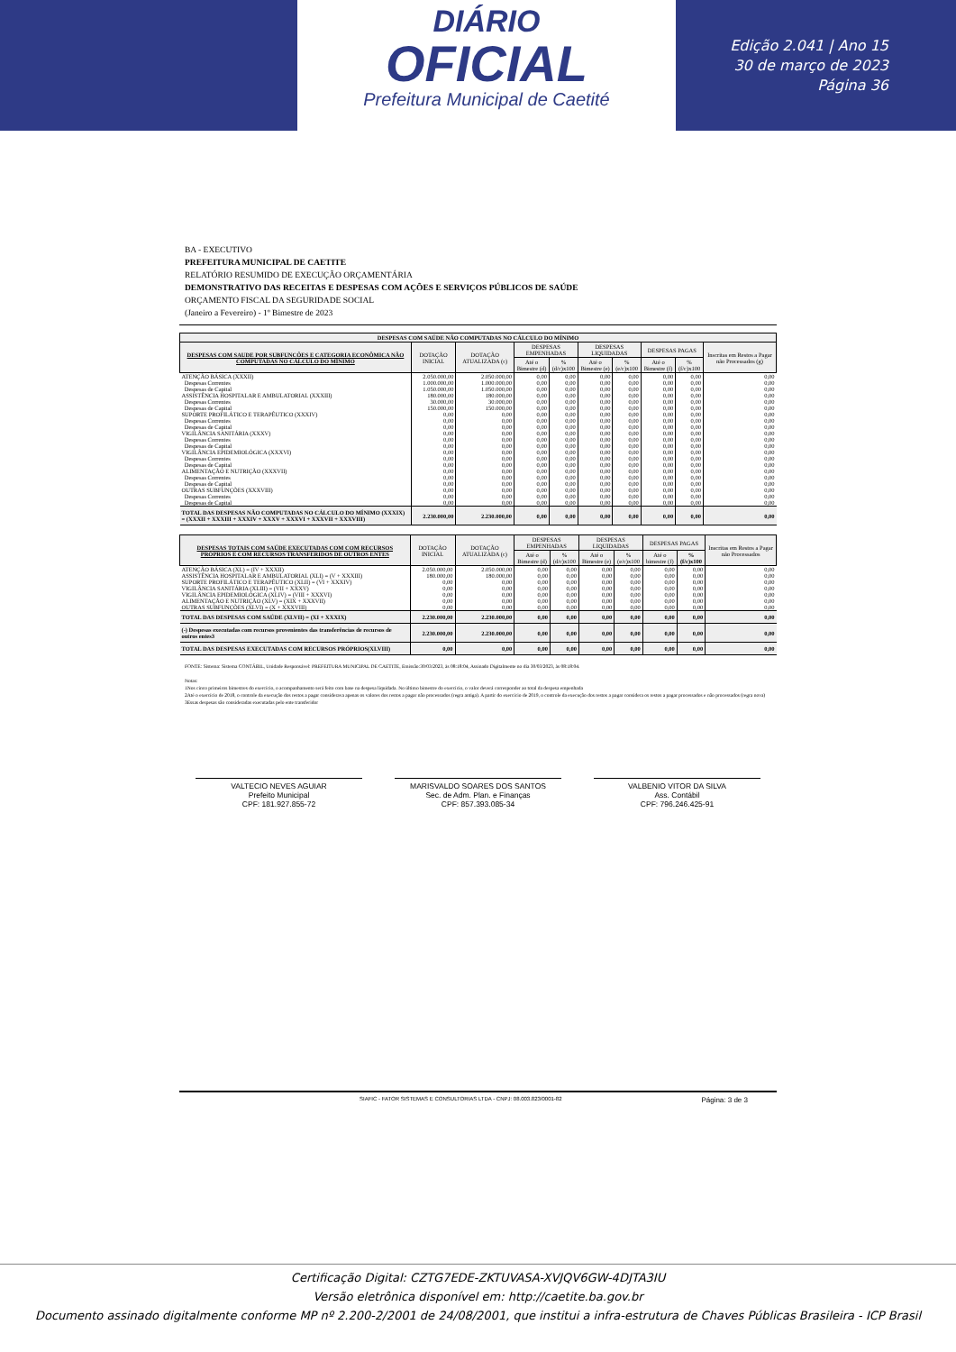DIÁRIO
OFICIAL
Prefeitura Municipal de Caetité
Edição 2.041 | Ano 15
30 de março de 2023
Página 36
BA - EXECUTIVO
PREFEITURA MUNICIPAL DE CAETITE
RELATÓRIO RESUMIDO DE EXECUÇÃO ORÇAMENTÁRIA
DEMONSTRATIVO DAS RECEITAS E DESPESAS COM AÇÕES E SERVIÇOS PÚBLICOS DE SAÚDE
ORÇAMENTO FISCAL DA SEGURIDADE SOCIAL
(Janeiro a Fevereiro) - 1º Bimestre de 2023
| DESPESAS COM SAÚDE NÃO COMPUTADAS NO CÁLCULO DO MÍNIMO | | | | | | | | | |
| --- | --- | --- | --- | --- | --- | --- | --- | --- | --- |
| DESPESAS COM SAUDE POR SUBFUNCÕES E CATEGORIA ECONÔMICA NÃO COMPUTADAS NO CÁLCULO DO MÍNIMO | DOTAÇÃO INICIAL | DOTAÇÃO ATUALIZADA (c) | DESPESAS EMPENHADAS | | DESPESAS LIQUIDADAS | | DESPESAS PAGAS | | Inscritas em Restos a Pagar não Processados (g) |
| | | | Até o Bimestre (d) | % (d/c)x100 | Até o Bimestre (e) | % (e/c)x100 | Até o Bimestre (f) | % (f/c)x100 | |
| ATENÇÃO BÁSICA (XXXII) | 2.050.000,00 | 2.050.000,00 | 0,00 | 0,00 | 0,00 | 0,00 | 0,00 | 0,00 | 0,00 |
| Despesas Correntes | 1.000.000,00 | 1.000.000,00 | 0,00 | 0,00 | 0,00 | 0,00 | 0,00 | 0,00 | 0,00 |
| Despesas de Capital | 1.050.000,00 | 1.050.000,00 | 0,00 | 0,00 | 0,00 | 0,00 | 0,00 | 0,00 | 0,00 |
| ASSISTÊNCIA HOSPITALAR E AMBULATORIAL (XXXIII) | 180.000,00 | 180.000,00 | 0,00 | 0,00 | 0,00 | 0,00 | 0,00 | 0,00 | 0,00 |
| Despesas Correntes | 30.000,00 | 30.000,00 | 0,00 | 0,00 | 0,00 | 0,00 | 0,00 | 0,00 | 0,00 |
| Despesas de Capital | 150.000,00 | 150.000,00 | 0,00 | 0,00 | 0,00 | 0,00 | 0,00 | 0,00 | 0,00 |
| SUPORTE PROFILÁTICO E TERAPÊUTICO (XXXIV) | 0,00 | 0,00 | 0,00 | 0,00 | 0,00 | 0,00 | 0,00 | 0,00 | 0,00 |
| Despesas Correntes | 0,00 | 0,00 | 0,00 | 0,00 | 0,00 | 0,00 | 0,00 | 0,00 | 0,00 |
| Despesas de Capital | 0,00 | 0,00 | 0,00 | 0,00 | 0,00 | 0,00 | 0,00 | 0,00 | 0,00 |
| VIGILÂNCIA SANITÁRIA (XXXV) | 0,00 | 0,00 | 0,00 | 0,00 | 0,00 | 0,00 | 0,00 | 0,00 | 0,00 |
| Despesas Correntes | 0,00 | 0,00 | 0,00 | 0,00 | 0,00 | 0,00 | 0,00 | 0,00 | 0,00 |
| Despesas de Capital | 0,00 | 0,00 | 0,00 | 0,00 | 0,00 | 0,00 | 0,00 | 0,00 | 0,00 |
| VIGILÂNCIA EPIDEMIOLÓGICA (XXXVI) | 0,00 | 0,00 | 0,00 | 0,00 | 0,00 | 0,00 | 0,00 | 0,00 | 0,00 |
| Despesas Correntes | 0,00 | 0,00 | 0,00 | 0,00 | 0,00 | 0,00 | 0,00 | 0,00 | 0,00 |
| Despesas de Capital | 0,00 | 0,00 | 0,00 | 0,00 | 0,00 | 0,00 | 0,00 | 0,00 | 0,00 |
| ALIMENTAÇÃO E NUTRIÇÃO (XXXVII) | 0,00 | 0,00 | 0,00 | 0,00 | 0,00 | 0,00 | 0,00 | 0,00 | 0,00 |
| Despesas Correntes | 0,00 | 0,00 | 0,00 | 0,00 | 0,00 | 0,00 | 0,00 | 0,00 | 0,00 |
| Despesas de Capital | 0,00 | 0,00 | 0,00 | 0,00 | 0,00 | 0,00 | 0,00 | 0,00 | 0,00 |
| OUTRAS SUBFUNÇÕES (XXXVIII) | 0,00 | 0,00 | 0,00 | 0,00 | 0,00 | 0,00 | 0,00 | 0,00 | 0,00 |
| Despesas Correntes | 0,00 | 0,00 | 0,00 | 0,00 | 0,00 | 0,00 | 0,00 | 0,00 | 0,00 |
| Despesas de Capital | 0,00 | 0,00 | 0,00 | 0,00 | 0,00 | 0,00 | 0,00 | 0,00 | 0,00 |
| TOTAL DAS DESPESAS NÃO COMPUTADAS NO CÁLCULO DO MÍNIMO (XXXIX) = (XXXII + XXXIII + XXXIV + XXXV + XXXVI + XXXVII + XXXVIII) | 2.230.000,00 | 2.230.000,00 | 0,00 | 0,00 | 0,00 | 0,00 | 0,00 | 0,00 | 0,00 |
| DESPESAS TOTAIS COM SAÚDE EXECUTADAS COM COM RECURSOS PRÓPRIOS E COM RECURSOS TRANSFERIDOS DE OUTROS ENTES | DOTAÇÃO INICIAL | DOTAÇÃO ATUALIZADA (c) | DESPESAS EMPENHADAS | | DESPESAS LIQUIDADAS | | DESPESAS PAGAS | | Inscritas em Restos a Pagar não Processados |
| --- | --- | --- | --- | --- | --- | --- | --- | --- | --- |
| | | | Até o Bimestre (d) | % (d/c)x100 | Até o Bimestre (e) | % (e/c)x100 | Até o bimestre (f) | % (f/c)x100 | |
| ATENÇÃO BÁSICA (XL) = (IV + XXXII) | 2.050.000,00 | 2.050.000,00 | 0,00 | 0,00 | 0,00 | 0,00 | 0,00 | 0,00 | 0,00 |
| ASSISTÊNCIA HOSPITALAR E AMBULATORIAL (XLI) = (V + XXXIII) | 180.000,00 | 180.000,00 | 0,00 | 0,00 | 0,00 | 0,00 | 0,00 | 0,00 | 0,00 |
| SUPORTE PROFILÁTICO E TERAPÊUTICO (XLII) = (VI + XXXIV) | 0,00 | 0,00 | 0,00 | 0,00 | 0,00 | 0,00 | 0,00 | 0,00 | 0,00 |
| VIGILÂNCIA SANITÁRIA (XLIII) = (VII + XXXV) | 0,00 | 0,00 | 0,00 | 0,00 | 0,00 | 0,00 | 0,00 | 0,00 | 0,00 |
| VIGILÂNCIA EPIDEMIOLÓGICA (XLIV) = (VIII + XXXVI) | 0,00 | 0,00 | 0,00 | 0,00 | 0,00 | 0,00 | 0,00 | 0,00 | 0,00 |
| ALIMENTAÇÃO E NUTRIÇÃO (XLV) = (XIX + XXXVII) | 0,00 | 0,00 | 0,00 | 0,00 | 0,00 | 0,00 | 0,00 | 0,00 | 0,00 |
| OUTRAS SUBFUNÇÕES (XLVI) = (X + XXXVIII) | 0,00 | 0,00 | 0,00 | 0,00 | 0,00 | 0,00 | 0,00 | 0,00 | 0,00 |
| TOTAL DAS DESPESAS COM SAÚDE (XLVII) = (XI + XXXIX) | 2.230.000,00 | 2.230.000,00 | 0,00 | 0,00 | 0,00 | 0,00 | 0,00 | 0,00 | 0,00 |
| (-) Despesas executadas com recursos provenientes das transferências de recursos de outros entes3 | 2.230.000,00 | 2.230.000,00 | 0,00 | 0,00 | 0,00 | 0,00 | 0,00 | 0,00 | 0,00 |
| TOTAL DAS DESPESAS EXECUTADAS COM RECURSOS PRÓPRIOS(XLVIII) | 0,00 | 0,00 | 0,00 | 0,00 | 0,00 | 0,00 | 0,00 | 0,00 | 0,00 |
FONTE: Sistema: Sistema CONTÁBIL, Unidade Responsável: PREFEITURA MUNICIPAL DE CAETITE, Emissão:30/03/2023, às 08:18:04, Assinado Digitalmente no dia 30/03/2023, às 08:18:04.
Notas:
1Nos cinco primeiros bimestres do exercício, o acompanhamento será feito com base na despesa liquidada. No último bimestre do exercício, o valor deverá corresponder ao total da despesa empenhada
2Até o exercício de 2018, o controle da execução dos restos a pagar considerava apenas os valores dos restos a pagar não processados (regra antiga). A partir do exercício de 2019, o controle da execução dos restos a pagar considera os restos a pagar processados e não processados (regra nova)
3Essas despesas são consideradas executadas pelo ente transferidor
VALTECIO NEVES AGUIAR
Prefeito Municipal
CPF: 181.927.855-72
MARISVALDO SOARES DOS SANTOS
Sec. de Adm. Plan. e Finanças
CPF: 857.393.085-34
VALBENIO VITOR DA SILVA
Ass. Contábil
CPF: 796.246.425-91
SIAFIC - FATOR SISTEMAS E CONSULTORIAS LTDA - CNPJ: 08.003.823/0001-82 Página: 3 de 3
Certificação Digital: CZTG7EDE-ZKTUVASA-XVJQV6GW-4DJTA3IU
Versão eletrônica disponível em: http://caetite.ba.gov.br
Documento assinado digitalmente conforme MP nº 2.200-2/2001 de 24/08/2001, que institui a infra-estrutura de Chaves Públicas Brasileira - ICP Brasil